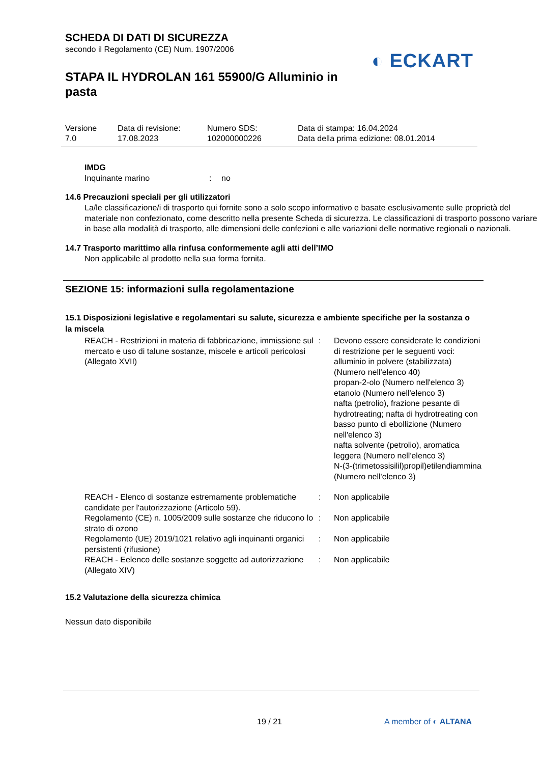SCHEDA DI DATI DI SICUREZZA
secondo il Regolamento (CE) Num. 1907/2006
◐ ECKART
STAPA IL HYDROLAN 161 55900/G Alluminio in pasta
| Versione 7.0 | Data di revisione: 17.08.2023 | Numero SDS: 102000000226 | Data di stampa: 16.04.2024 Data della prima edizione: 08.01.2014 |
IMDG
| Inquinante marino | : | no |
14.6 Precauzioni speciali per gli utilizzatori
La/le classificazione/i di trasporto qui fornite sono a solo scopo informativo e basate esclusivamente sulle proprietà del materiale non confezionato, come descritto nella presente Scheda di sicurezza. Le classificazioni di trasporto possono variare in base alla modalità di trasporto, alle dimensioni delle confezioni e alle variazioni delle normative regionali o nazionali.
14.7 Trasporto marittimo alla rinfusa conformemente agli atti dell’IMO
Non applicabile al prodotto nella sua forma fornita.
SEZIONE 15: informazioni sulla regolamentazione
15.1 Disposizioni legislative e regolamentari su salute, sicurezza e ambiente specifiche per la sostanza o la miscela
| REACH - Restrizioni in materia di fabbricazione, immissione sul mercato e uso di talune sostanze, miscele e articoli pericolosi (Allegato XVII) | : | Devono essere considerate le condizioni di restrizione per le seguenti voci: alluminio in polvere (stabilizzata) (Numero nell'elenco 40) propan-2-olo (Numero nell'elenco 3) etanolo (Numero nell'elenco 3) nafta (petrolio), frazione pesante di hydrotreating; nafta di hydrotreating con basso punto di ebollizione (Numero nell'elenco 3) nafta solvente (petrolio), aromatica leggera (Numero nell'elenco 3) N-(3-(trimetossisilil)propil)etilendiammina (Numero nell'elenco 3) |
| REACH - Elenco di sostanze estremamente problematiche candidate per l'autorizzazione (Articolo 59). | : | Non applicabile |
| Regolamento (CE) n. 1005/2009 sulle sostanze che riducono lo strato di ozono | : | Non applicabile |
| Regolamento (UE) 2019/1021 relativo agli inquinanti organici persistenti (rifusione) | : | Non applicabile |
| REACH - Eelenco delle sostanze soggette ad autorizzazione (Allegato XIV) | : | Non applicabile |
15.2 Valutazione della sicurezza chimica
Nessun dato disponibile
19 / 21 A member of ◐ ALTANA